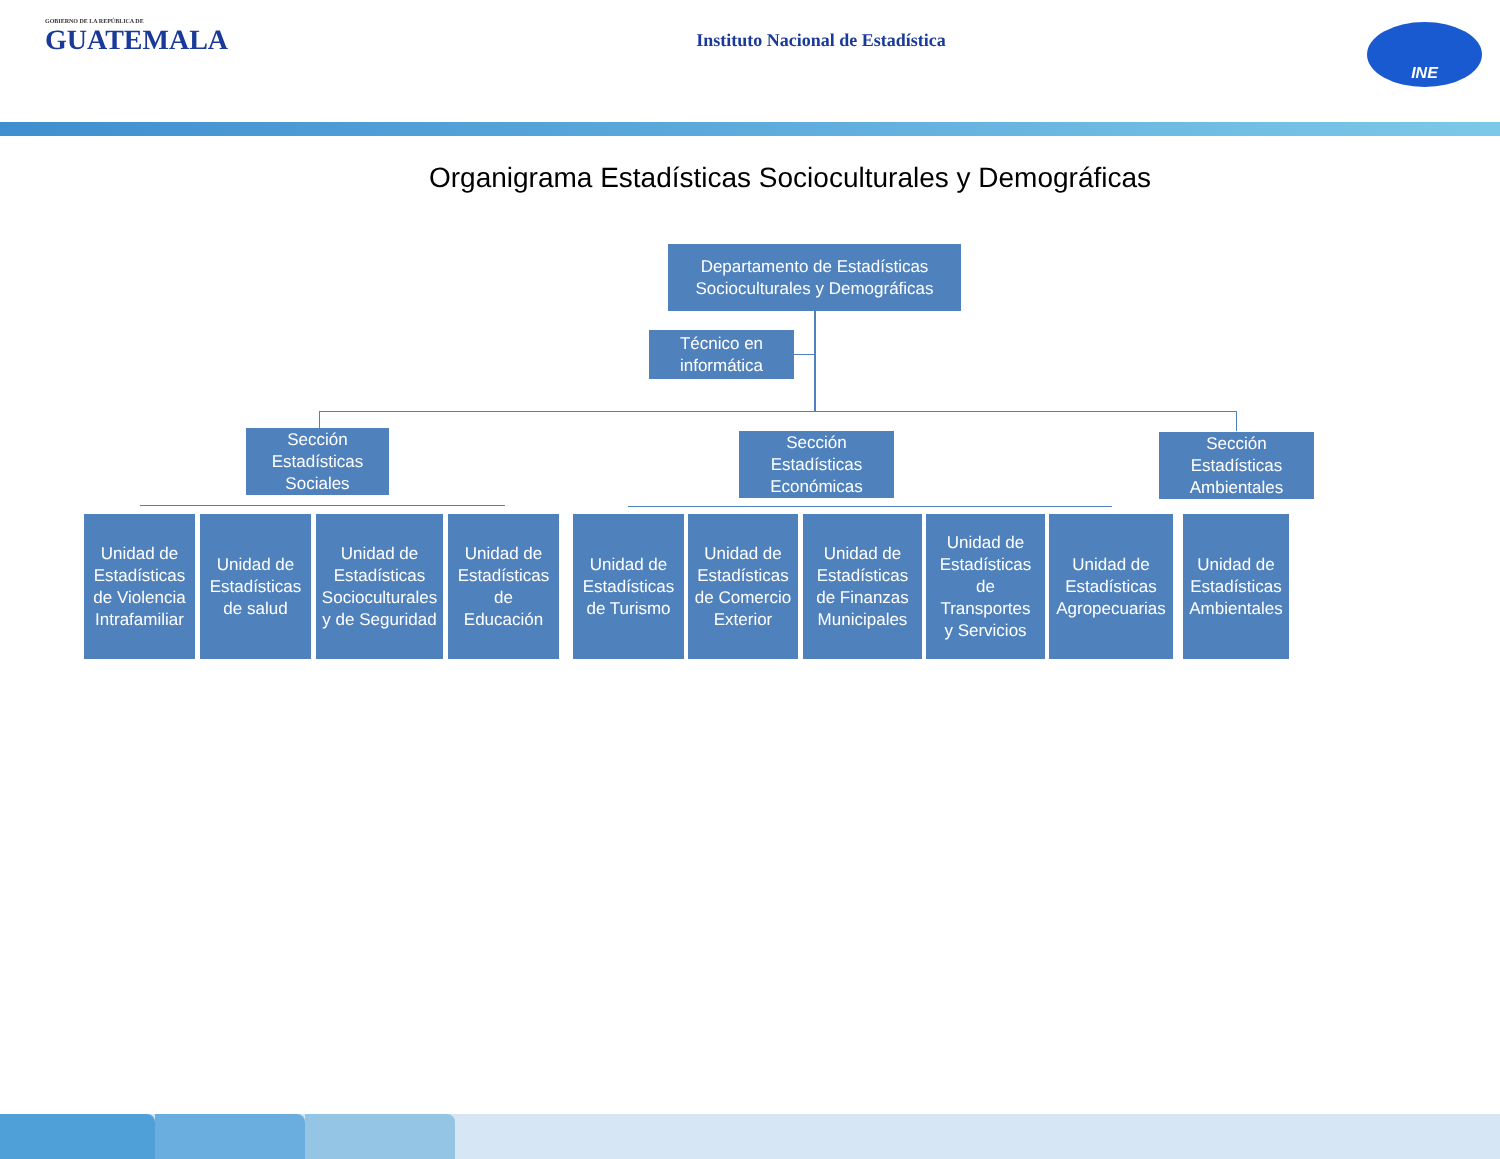GOBIERNO DE LA REPÚBLICA DE
GUATEMALA
Instituto Nacional de Estadística
INE
Organigrama Estadísticas Socioculturales y Demográficas
Departamento de Estadísticas
Socioculturales y Demográficas
Técnico en
informática
Sección
Estadísticas
Sociales
Sección
Estadísticas
Económicas
Sección
Estadísticas
Ambientales
Unidad de
Estadísticas
de Violencia
Intrafamiliar
Unidad de
Estadísticas
de salud
Unidad de
Estadísticas
Socioculturales
y de Seguridad
Unidad de
Estadísticas
de
Educación
Unidad de
Estadísticas
de Turismo
Unidad de
Estadísticas
de Comercio
Exterior
Unidad de
Estadísticas
de Finanzas
Municipales
Unidad de
Estadísticas
de
Transportes
y Servicios
Unidad de
Estadísticas
Agropecuarias
Unidad de
Estadísticas
Ambientales